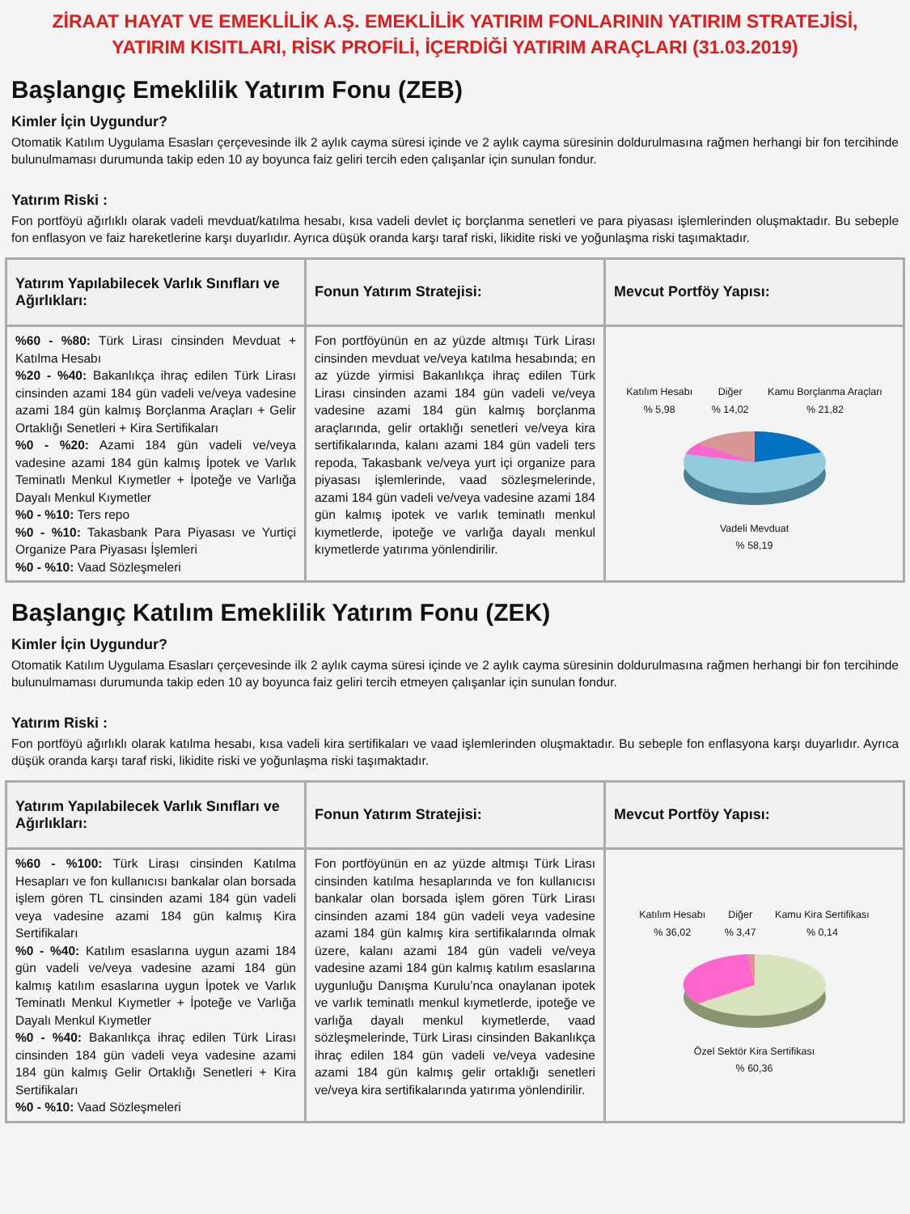ZİRAAT HAYAT VE EMEKLİLİK A.Ş. EMEKLİLİK YATIRIM FONLARININ YATIRIM STRATEJİSİ, YATIRIM KISITLARI, RİSK PROFİLİ, İÇERDİĞİ YATIRIM ARAÇLARI (31.03.2019)
Başlangıç Emeklilik Yatırım Fonu (ZEB)
Kimler İçin Uygundur?
Otomatik Katılım Uygulama Esasları çerçevesinde ilk 2 aylık cayma süresi içinde ve 2 aylık cayma süresinin doldurulmasına rağmen herhangi bir fon tercihinde bulunulmaması durumunda takip eden 10 ay boyunca faiz geliri tercih eden çalışanlar için sunulan fondur.
Yatırım Riski :
Fon portföyü ağırlıklı olarak vadeli mevduat/katılma hesabı, kısa vadeli devlet iç borçlanma senetleri ve para piyasası işlemlerinden oluşmaktadır. Bu sebeple fon enflasyon ve faiz hareketlerine karşı duyarlıdır. Ayrıca düşük oranda karşı taraf riski, likidite riski ve yoğunlaşma riski taşımaktadır.
| Yatırım Yapılabilecek Varlık Sınıfları ve Ağırlıkları: | Fonun Yatırım Stratejisi: | Mevcut Portföy Yapısı: |
| --- | --- | --- |
| %60 - %80: Türk Lirası cinsinden Mevduat + Katılma Hesabı %20 - %40: Bakanlıkça ihraç edilen Türk Lirası cinsinden azami 184 gün vadeli ve/veya vadesine azami 184 gün kalmış Borçlanma Araçları + Gelir Ortaklığı Senetleri + Kira Sertifikaları %0 - %20: Azami 184 gün vadeli ve/veya vadesine azami 184 gün kalmış İpotek ve Varlık Teminatlı Menkul Kıymetler + İpoteğe ve Varlığa Dayalı Menkul Kıymetler %0 - %10: Ters repo %0 - %10: Takasbank Para Piyasası ve Yurtiçi Organize Para Piyasası İşlemleri %0 - %10: Vaad Sözleşmeleri | Fon portföyünün en az yüzde altmışı Türk Lirası cinsinden mevduat ve/veya katılma hesabında; en az yüzde yirmisi Bakanlıkça ihraç edilen Türk Lirası cinsinden azami 184 gün vadeli ve/veya vadesine azami 184 gün kalmış borçlanma araçlarında, gelir ortaklığı senetleri ve/veya kira sertifikalarında, kalanı azami 184 gün vadeli ters repoda, Takasbank ve/veya yurt içi organize para piyasası işlemlerinde, vaad sözleşmelerinde, azami 184 gün vadeli ve/veya vadesine azami 184 gün kalmış ipotek ve varlık teminatlı menkul kıymetlerde, ipoteğe ve varlığa dayalı menkul kıymetlerde yatırıma yönlendirilir. | Katılım Hesabı % 5,98 Diğer % 14,02 Kamu Borçlanma Araçları % 21,82 Vadeli Mevduat % 58,19 |
Başlangıç Katılım Emeklilik Yatırım Fonu (ZEK)
Kimler İçin Uygundur?
Otomatik Katılım Uygulama Esasları çerçevesinde ilk 2 aylık cayma süresi içinde ve 2 aylık cayma süresinin doldurulmasına rağmen herhangi bir fon tercihinde bulunulmaması durumunda takip eden 10 ay boyunca faiz geliri tercih etmeyen çalışanlar için sunulan fondur.
Yatırım Riski :
Fon portföyü ağırlıklı olarak katılma hesabı, kısa vadeli kira sertifikaları ve vaad işlemlerinden oluşmaktadır. Bu sebeple fon enflasyona karşı duyarlıdır. Ayrıca düşük oranda karşı taraf riski, likidite riski ve yoğunlaşma riski taşımaktadır.
| Yatırım Yapılabilecek Varlık Sınıfları ve Ağırlıkları: | Fonun Yatırım Stratejisi: | Mevcut Portföy Yapısı: |
| --- | --- | --- |
| %60 - %100: Türk Lirası cinsinden Katılma Hesapları ve fon kullanıcısı bankalar olan borsada işlem gören TL cinsinden azami 184 gün vadeli veya vadesine azami 184 gün kalmış Kira Sertifikaları %0 - %40: Katılım esaslarına uygun azami 184 gün vadeli ve/veya vadesine azami 184 gün kalmış katılım esaslarına uygun İpotek ve Varlık Teminatlı Menkul Kıymetler + İpoteğe ve Varlığa Dayalı Menkul Kıymetler %0 - %40: Bakanlıkça ihraç edilen Türk Lirası cinsinden 184 gün vadeli veya vadesine azami 184 gün kalmış Gelir Ortaklığı Senetleri + Kira Sertifikaları %0 - %10: Vaad Sözleşmeleri | Fon portföyünün en az yüzde altmışı Türk Lirası cinsinden katılma hesaplarında ve fon kullanıcısı bankalar olan borsada işlem gören Türk Lirası cinsinden azami 184 gün vadeli veya vadesine azami 184 gün kalmış kira sertifikalarında olmak üzere, kalanı azami 184 gün vadeli ve/veya vadesine azami 184 gün kalmış katılım esaslarına uygunluğu Danışma Kurulu’nca onaylanan ipotek ve varlık teminatlı menkul kıymetlerde, ipoteğe ve varlığa dayalı menkul kıymetlerde, vaad sözleşmelerinde, Türk Lirası cinsinden Bakanlıkça ihraç edilen 184 gün vadeli ve/veya vadesine azami 184 gün kalmış gelir ortaklığı senetleri ve/veya kira sertifikalarında yatırıma yönlendirilir. | Katılım Hesabı % 36,02 Diğer % 3,47 Kamu Kira Sertifikası % 0,14 Özel Sektör Kira Sertifikası % 60,36 |